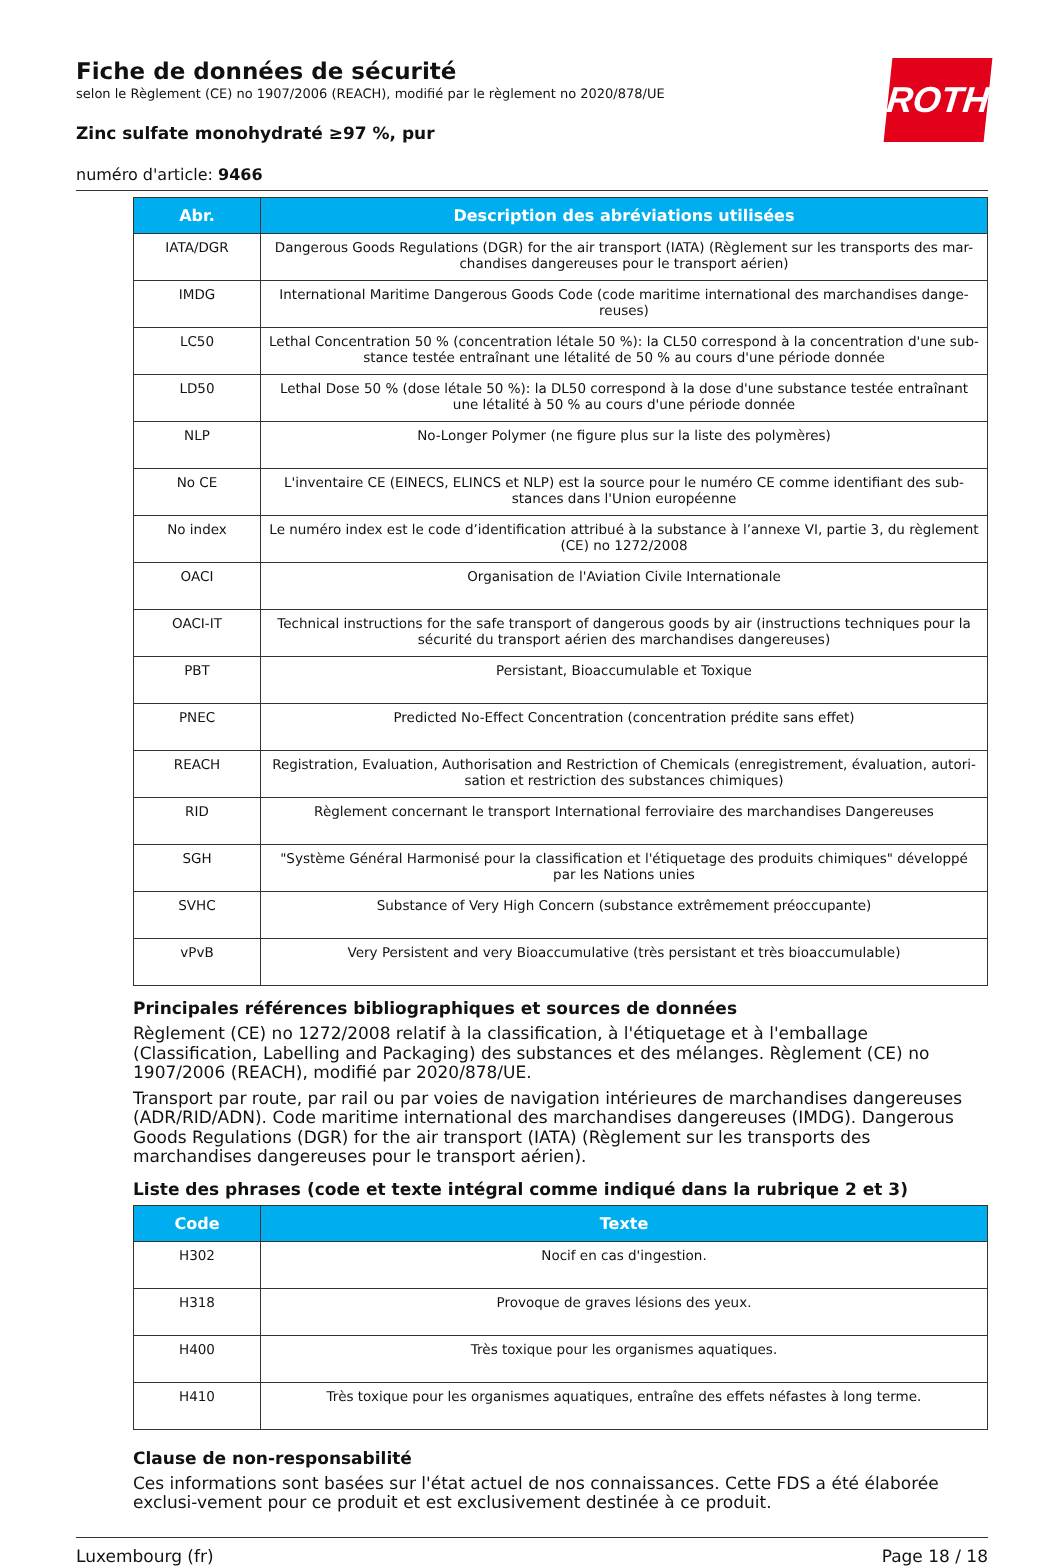ROTH
Fiche de données de sécurité
selon le Règlement (CE) no 1907/2006 (REACH), modifié par le règlement no 2020/878/UE
Zinc sulfate monohydraté ≥97 %, pur
numéro d'article: 9466
| Abr. | Description des abréviations utilisées |
| --- | --- |
| IATA/DGR | Dangerous Goods Regulations (DGR) for the air transport (IATA) (Règlement sur les transports des mar-chandises dangereuses pour le transport aérien) |
| IMDG | International Maritime Dangerous Goods Code (code maritime international des marchandises dange-reuses) |
| LC50 | Lethal Concentration 50 % (concentration létale 50 %): la CL50 correspond à la concentration d'une sub-stance testée entraînant une létalité de 50 % au cours d'une période donnée |
| LD50 | Lethal Dose 50 % (dose létale 50 %): la DL50 correspond à la dose d'une substance testée entraînant une létalité à 50 % au cours d'une période donnée |
| NLP | No-Longer Polymer (ne figure plus sur la liste des polymères) |
| No CE | L'inventaire CE (EINECS, ELINCS et NLP) est la source pour le numéro CE comme identifiant des sub-stances dans l'Union européenne |
| No index | Le numéro index est le code d’identification attribué à la substance à l’annexe VI, partie 3, du règlement (CE) no 1272/2008 |
| OACI | Organisation de l'Aviation Civile Internationale |
| OACI-IT | Technical instructions for the safe transport of dangerous goods by air (instructions techniques pour la sécurité du transport aérien des marchandises dangereuses) |
| PBT | Persistant, Bioaccumulable et Toxique |
| PNEC | Predicted No-Effect Concentration (concentration prédite sans effet) |
| REACH | Registration, Evaluation, Authorisation and Restriction of Chemicals (enregistrement, évaluation, autori-sation et restriction des substances chimiques) |
| RID | Règlement concernant le transport International ferroviaire des marchandises Dangereuses |
| SGH | "Système Général Harmonisé pour la classification et l'étiquetage des produits chimiques" développé par les Nations unies |
| SVHC | Substance of Very High Concern (substance extrêmement préoccupante) |
| vPvB | Very Persistent and very Bioaccumulative (très persistant et très bioaccumulable) |
Principales références bibliographiques et sources de données
Règlement (CE) no 1272/2008 relatif à la classification, à l'étiquetage et à l'emballage (Classification, Labelling and Packaging) des substances et des mélanges. Règlement (CE) no 1907/2006 (REACH), modifié par 2020/878/UE.
Transport par route, par rail ou par voies de navigation intérieures de marchandises dangereuses (ADR/RID/ADN). Code maritime international des marchandises dangereuses (IMDG). Dangerous Goods Regulations (DGR) for the air transport (IATA) (Règlement sur les transports des marchandises dangereuses pour le transport aérien).
Liste des phrases (code et texte intégral comme indiqué dans la rubrique 2 et 3)
| Code | Texte |
| --- | --- |
| H302 | Nocif en cas d'ingestion. |
| H318 | Provoque de graves lésions des yeux. |
| H400 | Très toxique pour les organismes aquatiques. |
| H410 | Très toxique pour les organismes aquatiques, entraîne des effets néfastes à long terme. |
Clause de non-responsabilité
Ces informations sont basées sur l'état actuel de nos connaissances. Cette FDS a été élaborée exclusi-vement pour ce produit et est exclusivement destinée à ce produit.
Luxembourg (fr) Page 18 / 18